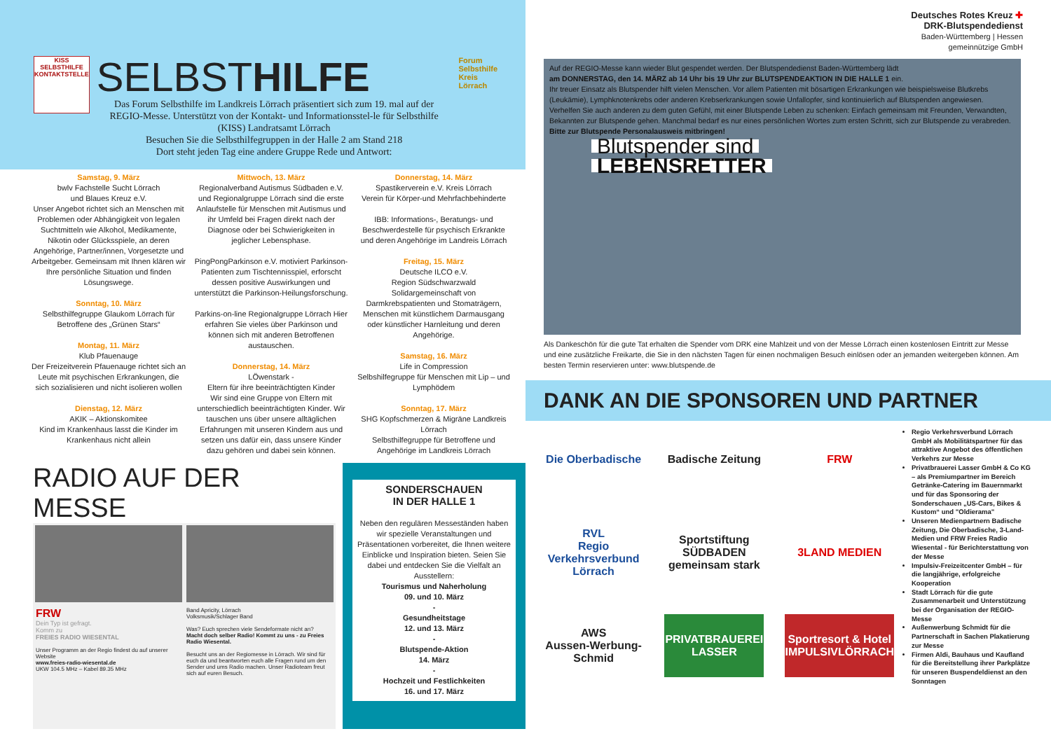KISS
SELBSTHILFE KONTAKTSTELLE
SELBSTHILFE
Das Forum Selbsthilfe im Landkreis Lörrach präsentiert sich zum 19. mal auf der REGIO-Messe. Unterstützt von der Kontakt- und Informationsstel-le für Selbsthilfe (KISS) Landratsamt Lörrach
Besuchen Sie die Selbsthilfegruppen in der Halle 2 am Stand 218
Dort steht jeden Tag eine andere Gruppe Rede und Antwort:
Forum Selbsthilfe Kreis Lörrach
Samstag, 9. März
bwlv Fachstelle Sucht Lörrach
und Blaues Kreuz e.V.
Unser Angebot richtet sich an Menschen mit Problemen oder Abhängigkeit von legalen Suchtmitteln wie Alkohol, Medikamente, Nikotin oder Glücksspiele, an deren Angehörige, Partner/innen, Vorgesetzte und Arbeitgeber. Gemeinsam mit Ihnen klären wir Ihre persönliche Situation und finden Lösungswege.
Sonntag, 10. März
Selbsthilfegruppe Glaukom Lörrach für Betroffene des „Grünen Stars“
Montag, 11. März
Klub Pfauenauge
Der Freizeitverein Pfauenauge richtet sich an Leute mit psychischen Erkrankungen, die sich sozialisieren und nicht isolieren wollen
Dienstag, 12. März
AKIK – Aktionskomitee
Kind im Krankenhaus lasst die Kinder im Krankenhaus nicht allein
Mittwoch, 13. März
Regionalverband Autismus Südbaden e.V. und Regionalgruppe Lörrach sind die erste Anlaufstelle für Menschen mit Autismus und ihr Umfeld bei Fragen direkt nach der Diagnose oder bei Schwierigkeiten in jeglicher Lebensphase.
PingPongParkinson e.V. motiviert Parkinson-Patienten zum Tischtennisspiel, erforscht dessen positive Auswirkungen und unterstützt die Parkinson-Heilungsforschung.
Parkins-on-line Regionalgruppe Lörrach Hier erfahren Sie vieles über Parkinson und können sich mit anderen Betroffenen austauschen.
Donnerstag, 14. März
LÖwenstark -
Eltern für ihre beeinträchtigten Kinder
Wir sind eine Gruppe von Eltern mit unterschiedlich beeinträchtigten Kinder. Wir tauschen uns über unsere alltäglichen Erfahrungen mit unseren Kindern aus und setzen uns dafür ein, dass unsere Kinder dazu gehören und dabei sein können.
Donnerstag, 14. März
Spastikerverein e.V. Kreis Lörrach
Verein für Körper-und Mehrfachbehinderte
IBB: Informations-, Beratungs- und Beschwerdestelle für psychisch Erkrankte und deren Angehörige im Landreis Lörrach
Freitag, 15. März
Deutsche ILCO e.V.
Region Südschwarzwald
Solidargemeinschaft von Darmkrebspatienten und Stomaträgern, Menschen mit künstlichem Darmausgang oder künstlicher Harnleitung und deren Angehörige.
Samstag, 16. März
Life in Compression
Selbshilfegruppe für Menschen mit Lip – und Lymphödem
Sonntag, 17. März
SHG Kopfschmerzen & Migräne Landkreis Lörrach
Selbsthilfegruppe für Betroffene und Angehörige im Landkreis Lörrach
RADIO AUF DER MESSE
FRW
Dein Typ ist gefragt.
Komm zu
FREIES RADIO WIESENTAL
Unser Programm an der Regio findest du auf unserer Website
www.freies-radio-wiesental.de
UKW 104.5 MHz – Kabel 89.35 MHz
Band Apricity, Lörrach
Volksmusik/Schlager Band
Was? Euch sprechen viele Sendeformate nicht an?
Macht doch selber Radio! Kommt zu uns - zu Freies Radio Wiesental.
Besucht uns an der Regiomesse in Lörrach. Wir sind für euch da und beantworten euch alle Fragen rund um den Sender und ums Radio machen. Unser Radioteam freut sich auf euren Besuch.
SONDERSCHAUEN
IN DER HALLE 1
Neben den regulären Messeständen haben wir spezielle Veranstaltungen und Präsentationen vorbereitet, die Ihnen weitere Einblicke und Inspiration bieten. Seien Sie dabei und entdecken Sie die Vielfalt an Ausstellern:
Tourismus und Naherholung
09. und 10. März
-
Gesundheitstage
12. und 13. März
-
Blutspende-Aktion
14. März
-
Hochzeit und Festlichkeiten
16. und 17. März
Deutsches Rotes Kreuz ✚
DRK-Blutspendedienst
Baden-Württemberg | Hessen
gemeinnützige GmbH
Auf der REGIO-Messe kann wieder Blut gespendet werden. Der Blutspendedienst Baden-Württemberg lädt
am DONNERSTAG, den 14. MÄRZ ab 14 Uhr bis 19 Uhr zur BLUTSPENDEAKTION IN DIE HALLE 1 ein.
Ihr treuer Einsatz als Blutspender hilft vielen Menschen. Vor allem Patienten mit bösartigen Erkrankungen wie beispielsweise Blutkrebs (Leukämie), Lymphknotenkrebs oder anderen Krebserkrankungen sowie Unfallopfer, sind kontinuierlich auf Blutspenden angewiesen. Verhelfen Sie auch anderen zu dem guten Gefühl, mit einer Blutspende Leben zu schenken: Einfach gemeinsam mit Freunden, Verwandten, Bekannten zur Blutspende gehen. Manchmal bedarf es nur eines persönlichen Wortes zum ersten Schritt, sich zur Blutspende zu verabreden.
Bitte zur Blutspende Personalausweis mitbringen!
Blutspender sind
LEBENSRETTER
Als Dankeschön für die gute Tat erhalten die Spender vom DRK eine Mahlzeit und von der Messe Lörrach einen kostenlosen Eintritt zur Messe und eine zusätzliche Freikarte, die Sie in den nächsten Tagen für einen nochmaligen Besuch einlösen oder an jemanden weitergeben können. Am besten Termin reservieren unter: www.blutspende.de
DANK AN DIE SPONSOREN UND PARTNER
Die Oberbadische
Badische Zeitung
FRW
RVL
Regio Verkehrsverbund Lörrach
Sportstiftung SÜDBADEN
gemeinsam stark
3LAND MEDIEN
AWS
Aussen-Werbung-Schmid
PRIVATBRAUEREI LASSER
Sportresort & Hotel IMPULSIVLÖRRACH
Regio Verkehrsverbund Lörrach GmbH als Mobilitätspartner für das attraktive Angebot des öffentlichen Verkehrs zur Messe
Privatbrauerei Lasser GmbH & Co KG – als Premiumpartner im Bereich Getränke-Catering im Bauernmarkt und für das Sponsoring der Sonderschauen „US-Cars, Bikes & Kustom“ und "Oldierama"
Unseren Medienpartnern Badische Zeitung, Die Oberbadische, 3-Land-Medien und FRW Freies Radio Wiesental - für Berichterstattung von der Messe
Impulsiv-Freizeitcenter GmbH – für die langjährige, erfolgreiche Kooperation
Stadt Lörrach für die gute Zusammenarbeit und Unterstützung bei der Organisation der REGIO-Messe
Außenwerbung Schmidt für die Partnerschaft in Sachen Plakatierung zur Messe
Firmen Aldi, Bauhaus und Kaufland für die Bereitstellung ihrer Parkplätze für unseren Buspendeldienst an den Sonntagen